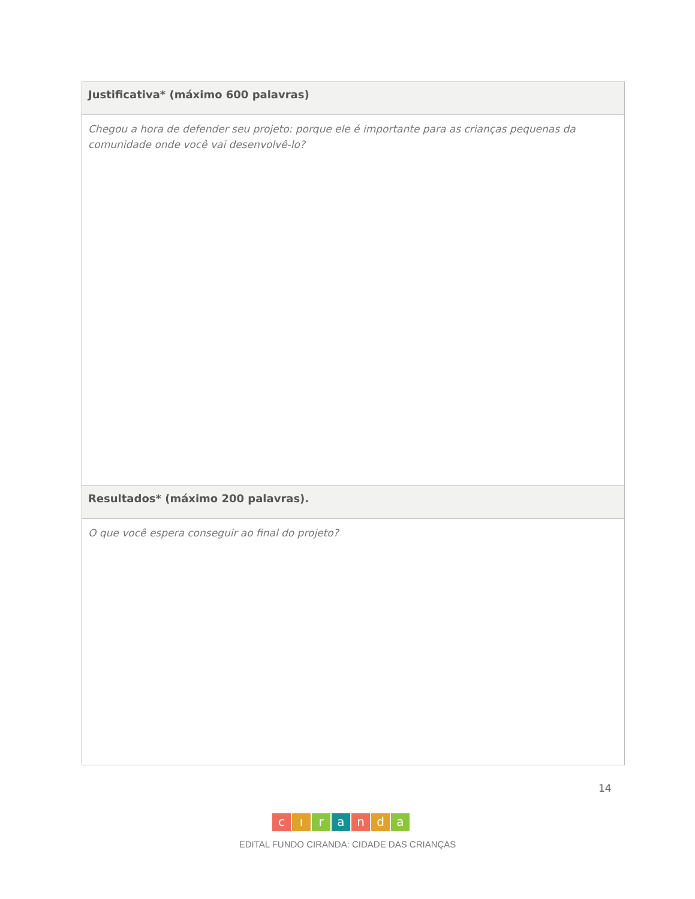| Justificativa* (máximo 600 palavras) |
| Chegou a hora de defender seu projeto: porque ele é importante para as crianças pequenas da comunidade onde você vai desenvolvê-lo? |
| Resultados* (máximo 200 palavras). |
| O que você espera conseguir ao final do projeto? |
14
cıranda
EDITAL FUNDO CIRANDA: CIDADE DAS CRIANÇAS